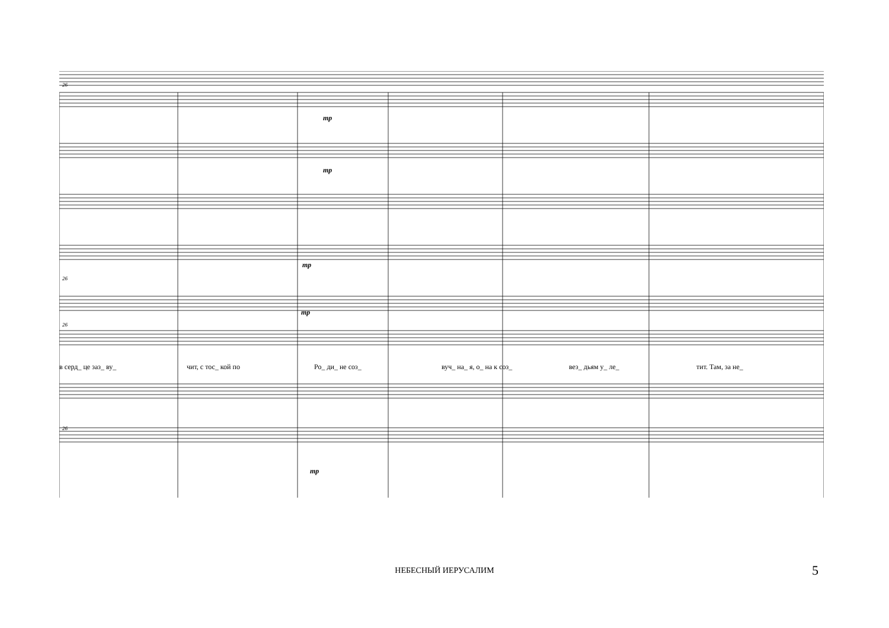26
26
26
26
mp
mp
mp
mp
mp
в серд_ це заз_ ву_ чит, с тос_ кой по Ро_ ди_ не соз_ вуч_ на_ я, о_ на к соз_ вез_ дьям у_ ле_ тит. Там, за не_
НЕБЕСНЫЙ ИЕРУСАЛИМ 5